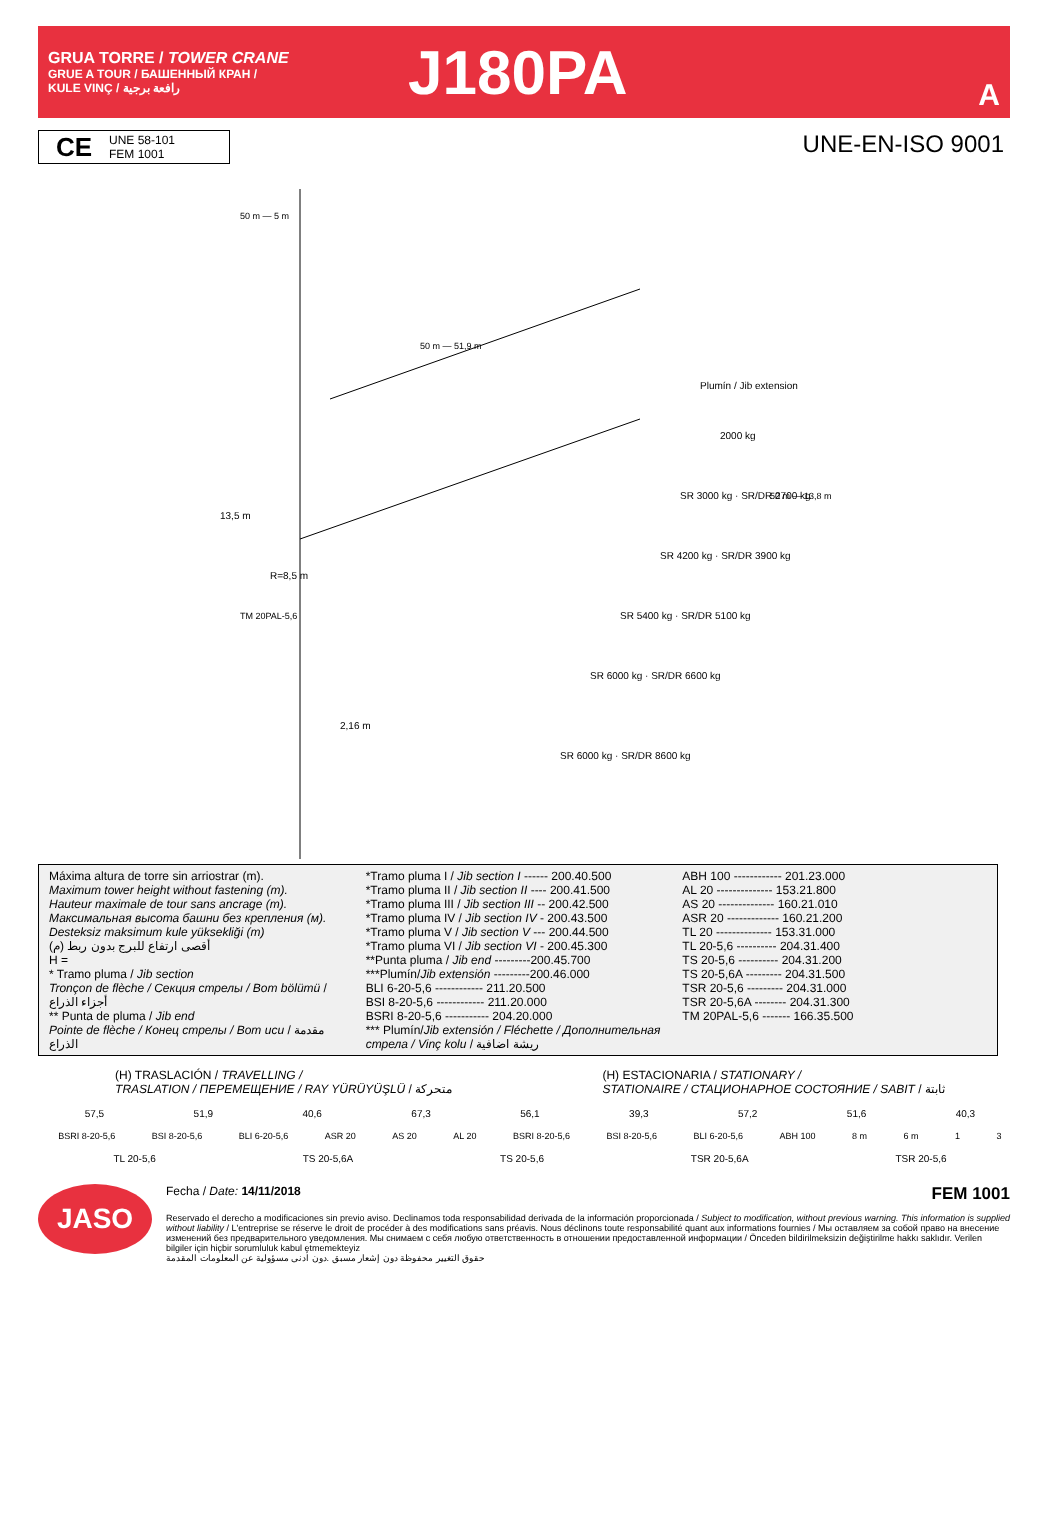GRUA TORRE / TOWER CRANE
GRUE A TOUR / БАШЕННЫЙ КРАН /
KULE VINÇ / رافعة برجية
J180PA
A
CE
UNE 58-101
FEM 1001
UNE-EN-ISO 9001
50 m — 5 m
50 m — 51,9 m
Plumín / Jib extension
2000 kg
SR 3000 kg · SR/DR 2700 kg
SR 4200 kg · SR/DR 3900 kg
SR 5400 kg · SR/DR 5100 kg
SR 6000 kg · SR/DR 6600 kg
SR 6000 kg · SR/DR 8600 kg
50 m — 13,8 m
TM 20PAL-5,6
2,16 m
13,5 m
R=8,5 m
Máxima altura de torre sin arriostrar (m).
Maximum tower height without fastening (m).
Hauteur maximale de tour sans ancrage (m).
Максимальная высота башни без крепления (м).
Desteksiz maksimum kule yüksekliği (m)
أقصى ارتفاع للبرج بدون ربط (م)
H =
* Tramo pluma / Jib section
Tronçon de flèche / Секция стрелы / Bom bölümü / أجزاء الذراع
** Punta de pluma / Jib end
Pointe de flèche / Конец стрелы / Bom ucu / مقدمة الذراع
*Tramo pluma I / Jib section I ------ 200.40.500
*Tramo pluma II / Jib section II ---- 200.41.500
*Tramo pluma III / Jib section III -- 200.42.500
*Tramo pluma IV / Jib section IV - 200.43.500
*Tramo pluma V / Jib section V --- 200.44.500
*Tramo pluma VI / Jib section VI - 200.45.300
**Punta pluma / Jib end ---------200.45.700
***Plumín/Jib extensión ---------200.46.000
BLI 6-20-5,6 ------------ 211.20.500
BSI 8-20-5,6 ------------ 211.20.000
BSRI 8-20-5,6 ----------- 204.20.000
*** Plumín/Jib extensión / Fléchette / Дополнительная стрела / Vinç kolu / ريشة اضافية
ABH 100 ------------ 201.23.000
AL 20 -------------- 153.21.800
AS 20 -------------- 160.21.010
ASR 20 ------------- 160.21.200
TL 20 -------------- 153.31.000
TL 20-5,6 ---------- 204.31.400
TS 20-5,6 ---------- 204.31.200
TS 20-5,6A --------- 204.31.500
TSR 20-5,6 --------- 204.31.000
TSR 20-5,6A -------- 204.31.300
TM 20PAL-5,6 ------- 166.35.500
(H) TRASLACIÓN / TRAVELLING /
TRASLATION / ПЕРЕМЕЩЕНИЕ / RAY YÜRÜYÜŞLÜ / متحركة
(H) ESTACIONARIA / STATIONARY /
STATIONAIRE / СТАЦИОНАРНОЕ СОСТОЯНИЕ / SABIT / ثابتة
57,5 51,9 40,6 67,3 56,1 39,3 57,2 51,6 40,3
BSRI 8-20-5,6 BSI 8-20-5,6 BLI 6-20-5,6 ASR 20 AS 20 AL 20 BSRI 8-20-5,6 BSI 8-20-5,6 BLI 6-20-5,6 ABH 100 8 m 6 m 1 3
TL 20-5,6 TS 20-5,6A TS 20-5,6 TSR 20-5,6A TSR 20-5,6
JASO
Fecha / Date: 14/11/2018 FEM 1001
Reservado el derecho a modificaciones sin previo aviso. Declinamos toda responsabilidad derivada de la información proporcionada / Subject to modification, without previous warning. This information is supplied without liability / L'entreprise se réserve le droit de procéder à des modifications sans préavis. Nous déclinons toute responsabilité quant aux informations fournies / Мы оставляем за собой право на внесение изменений без предварительного уведомления. Мы снимаем с себя любую ответственность в отношении предоставленной информации / Önceden bildirilmeksizin değiştirilme hakkı saklıdır. Verilen bilgiler için hiçbir sorumluluk kabul etmemekteyiz
حقوق التغيير محفوظة دون إشعار مسبق .دون أدنى مسؤولية عن المعلومات المقدمة